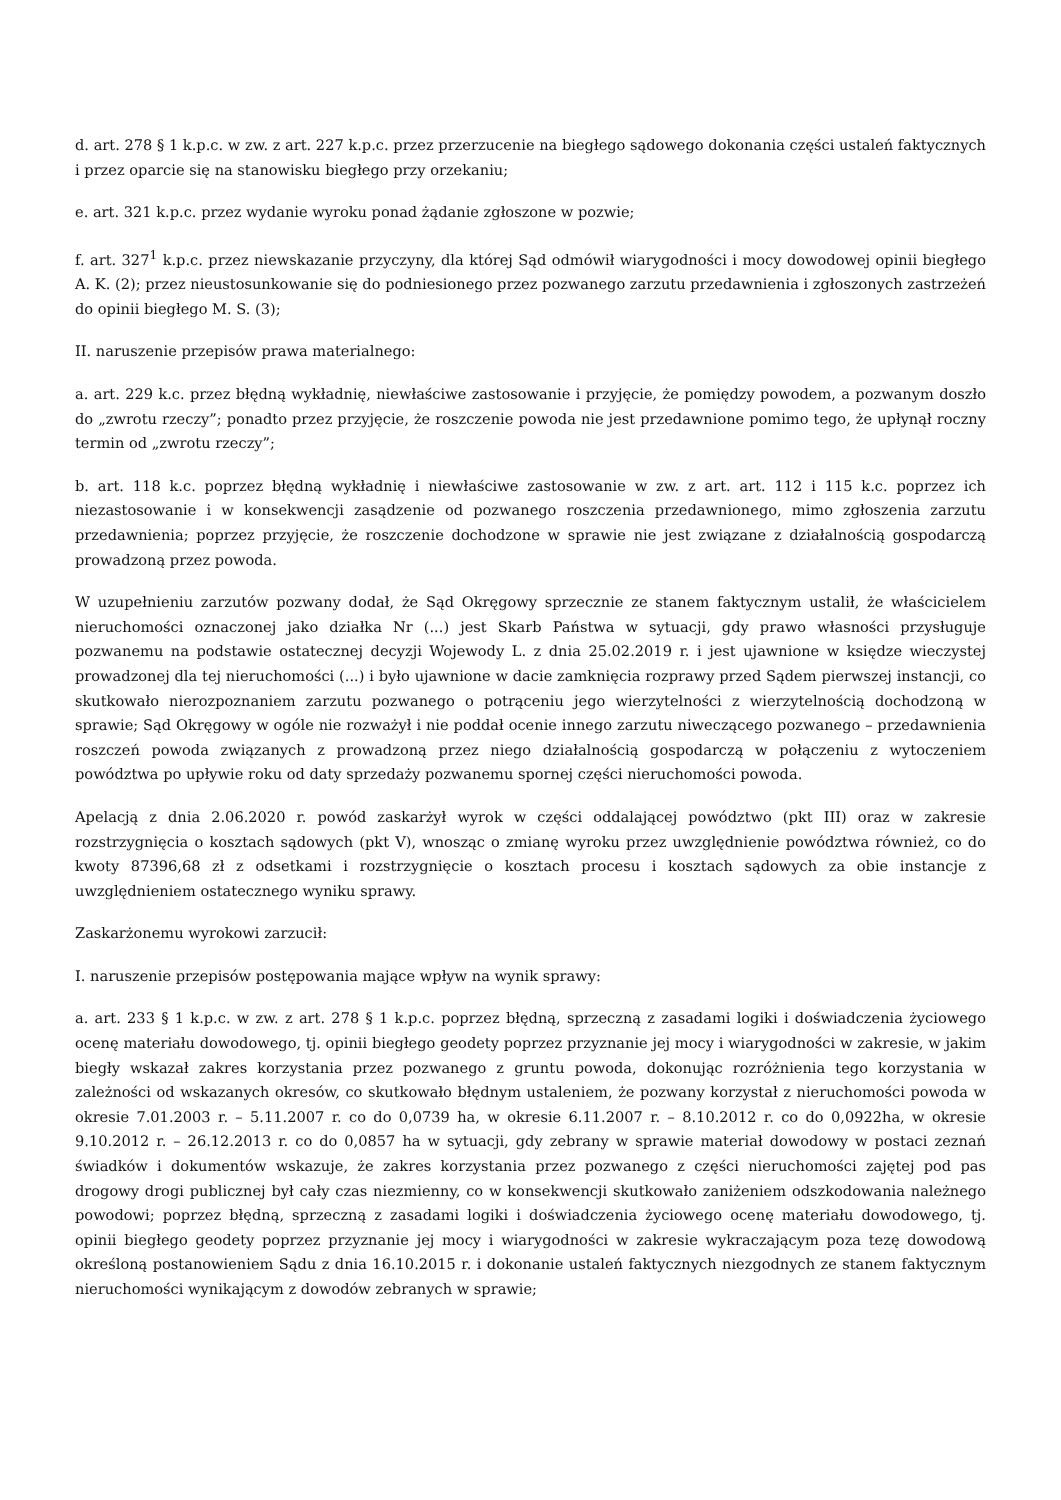d. art. 278 § 1 k.p.c. w zw. z art. 227 k.p.c. przez przerzucenie na biegłego sądowego dokonania części ustaleń faktycznych i przez oparcie się na stanowisku biegłego przy orzekaniu;
e. art. 321 k.p.c. przez wydanie wyroku ponad żądanie zgłoszone w pozwie;
f. art. 327<sup>1</sup> k.p.c. przez niewskazanie przyczyny, dla której Sąd odmówił wiarygodności i mocy dowodowej opinii biegłego A. K. (2); przez nieustosunkowanie się do podniesionego przez pozwanego zarzutu przedawnienia i zgłoszonych zastrzeżeń do opinii biegłego M. S. (3);
II. naruszenie przepisów prawa materialnego:
a. art. 229 k.c. przez błędną wykładnię, niewłaściwe zastosowanie i przyjęcie, że pomiędzy powodem, a pozwanym doszło do „zwrotu rzeczy”; ponadto przez przyjęcie, że roszczenie powoda nie jest przedawnione pomimo tego, że upłynął roczny termin od „zwrotu rzeczy”;
b. art. 118 k.c. poprzez błędną wykładnię i niewłaściwe zastosowanie w zw. z art. art. 112 i 115 k.c. poprzez ich niezastosowanie i w konsekwencji zasądzenie od pozwanego roszczenia przedawnionego, mimo zgłoszenia zarzutu przedawnienia; poprzez przyjęcie, że roszczenie dochodzone w sprawie nie jest związane z działalnością gospodarczą prowadzoną przez powoda.
W uzupełnieniu zarzutów pozwany dodał, że Sąd Okręgowy sprzecznie ze stanem faktycznym ustalił, że właścicielem nieruchomości oznaczonej jako działka Nr (...) jest Skarb Państwa w sytuacji, gdy prawo własności przysługuje pozwanemu na podstawie ostatecznej decyzji Wojewody L. z dnia 25.02.2019 r. i jest ujawnione w księdze wieczystej prowadzonej dla tej nieruchomości (...) i było ujawnione w dacie zamknięcia rozprawy przed Sądem pierwszej instancji, co skutkowało nierozpoznaniem zarzutu pozwanego o potrąceniu jego wierzytelności z wierzytelnością dochodzoną w sprawie; Sąd Okręgowy w ogóle nie rozważył i nie poddał ocenie innego zarzutu niweczącego pozwanego – przedawnienia roszczeń powoda związanych z prowadzoną przez niego działalnością gospodarczą w połączeniu z wytoczeniem powództwa po upływie roku od daty sprzedaży pozwanemu spornej części nieruchomości powoda.
Apelacją z dnia 2.06.2020 r. powód zaskarżył wyrok w części oddalającej powództwo (pkt III) oraz w zakresie rozstrzygnięcia o kosztach sądowych (pkt V), wnosząc o zmianę wyroku przez uwzględnienie powództwa również, co do kwoty 87396,68 zł z odsetkami i rozstrzygnięcie o kosztach procesu i kosztach sądowych za obie instancje z uwzględnieniem ostatecznego wyniku sprawy.
Zaskarżonemu wyrokowi zarzucił:
I. naruszenie przepisów postępowania mające wpływ na wynik sprawy:
a. art. 233 § 1 k.p.c. w zw. z art. 278 § 1 k.p.c. poprzez błędną, sprzeczną z zasadami logiki i doświadczenia życiowego ocenę materiału dowodowego, tj. opinii biegłego geodety poprzez przyznanie jej mocy i wiarygodności w zakresie, w jakim biegły wskazał zakres korzystania przez pozwanego z gruntu powoda, dokonując rozróżnienia tego korzystania w zależności od wskazanych okresów, co skutkowało błędnym ustaleniem, że pozwany korzystał z nieruchomości powoda w okresie 7.01.2003 r. – 5.11.2007 r. co do 0,0739 ha, w okresie 6.11.2007 r. – 8.10.2012 r. co do 0,0922ha, w okresie 9.10.2012 r. – 26.12.2013 r. co do 0,0857 ha w sytuacji, gdy zebrany w sprawie materiał dowodowy w postaci zeznań świadków i dokumentów wskazuje, że zakres korzystania przez pozwanego z części nieruchomości zajętej pod pas drogowy drogi publicznej był cały czas niezmienny, co w konsekwencji skutkowało zaniżeniem odszkodowania należnego powodowi; poprzez błędną, sprzeczną z zasadami logiki i doświadczenia życiowego ocenę materiału dowodowego, tj. opinii biegłego geodety poprzez przyznanie jej mocy i wiarygodności w zakresie wykraczającym poza tezę dowodową określoną postanowieniem Sądu z dnia 16.10.2015 r. i dokonanie ustaleń faktycznych niezgodnych ze stanem faktycznym nieruchomości wynikającym z dowodów zebranych w sprawie;